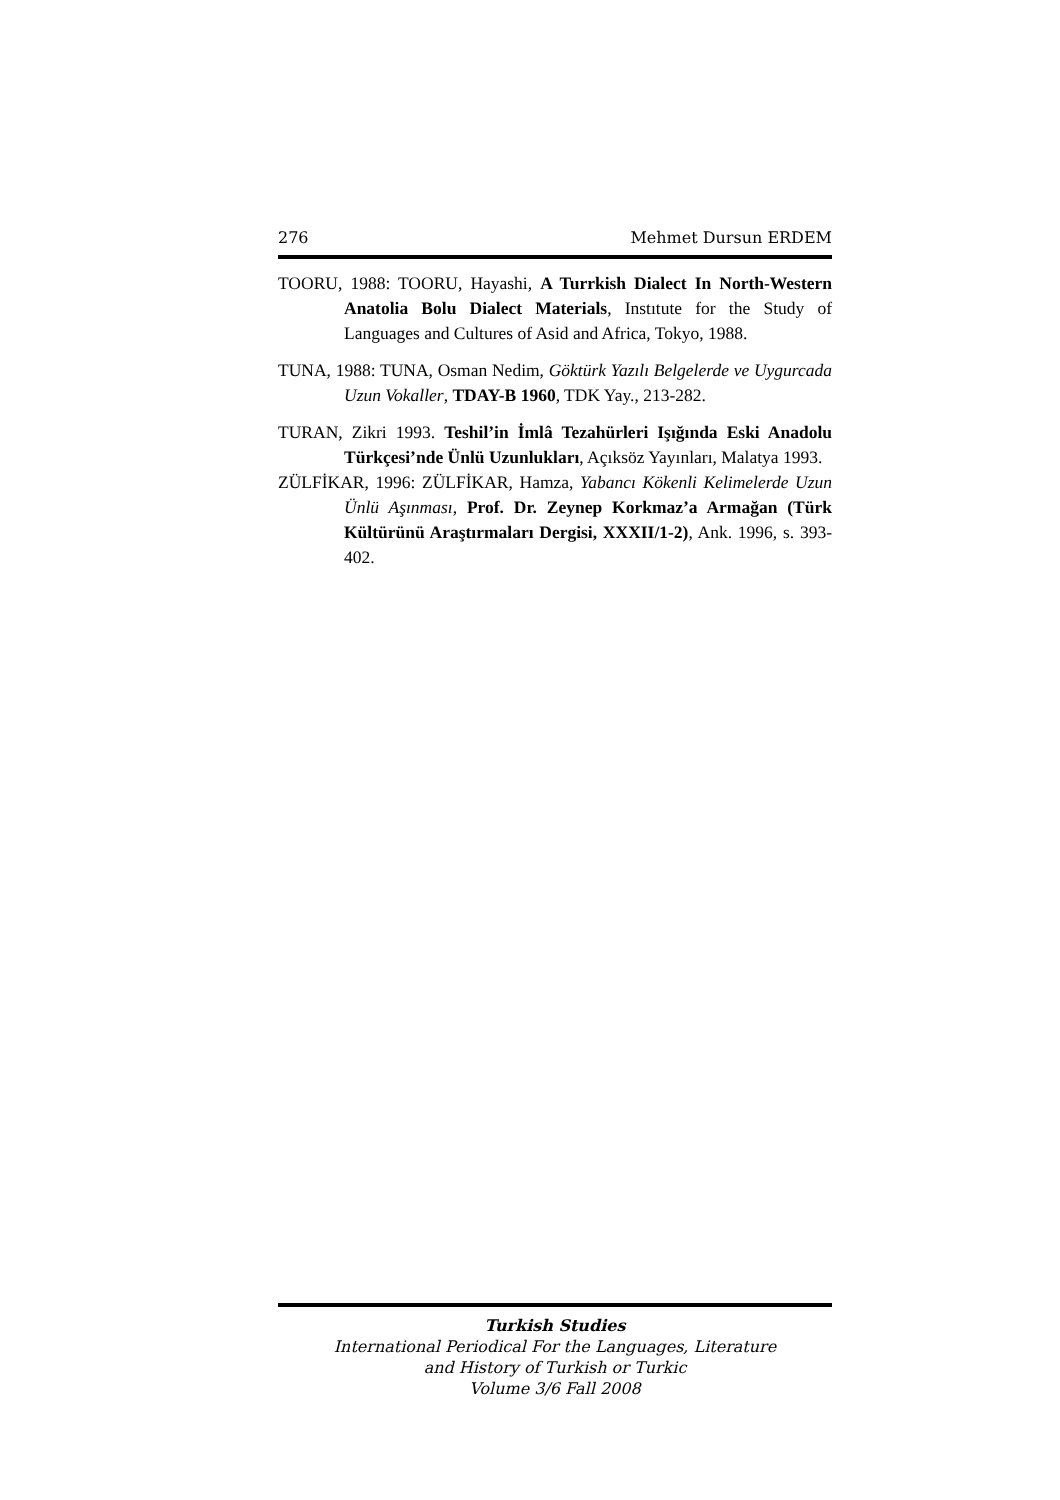276 Mehmet Dursun ERDEM
TOORU, 1988: TOORU, Hayashi, A Turrkish Dialect In North-Western Anatolia Bolu Dialect Materials, Instıtute for the Study of Languages and Cultures of Asid and Africa, Tokyo, 1988.
TUNA, 1988: TUNA, Osman Nedim, Göktürk Yazılı Belgelerde ve Uygurcada Uzun Vokaller, TDAY-B 1960, TDK Yay., 213-282.
TURAN, Zikri 1993. Teshil’in İmlâ Tezahürleri Işığında Eski Anadolu Türkçesi’nde Ünlü Uzunlukları, Açıksöz Yayınları, Malatya 1993.
ZÜLFİKAR, 1996: ZÜLFİKAR, Hamza, Yabancı Kökenli Kelimelerde Uzun Ünlü Aşınması, Prof. Dr. Zeynep Korkmaz’a Armağan (Türk Kültürünü Araştırmaları Dergisi, XXXII/1-2), Ank. 1996, s. 393-402.
Turkish Studies
International Periodical For the Languages, Literature
and History of Turkish or Turkic
Volume 3/6 Fall 2008